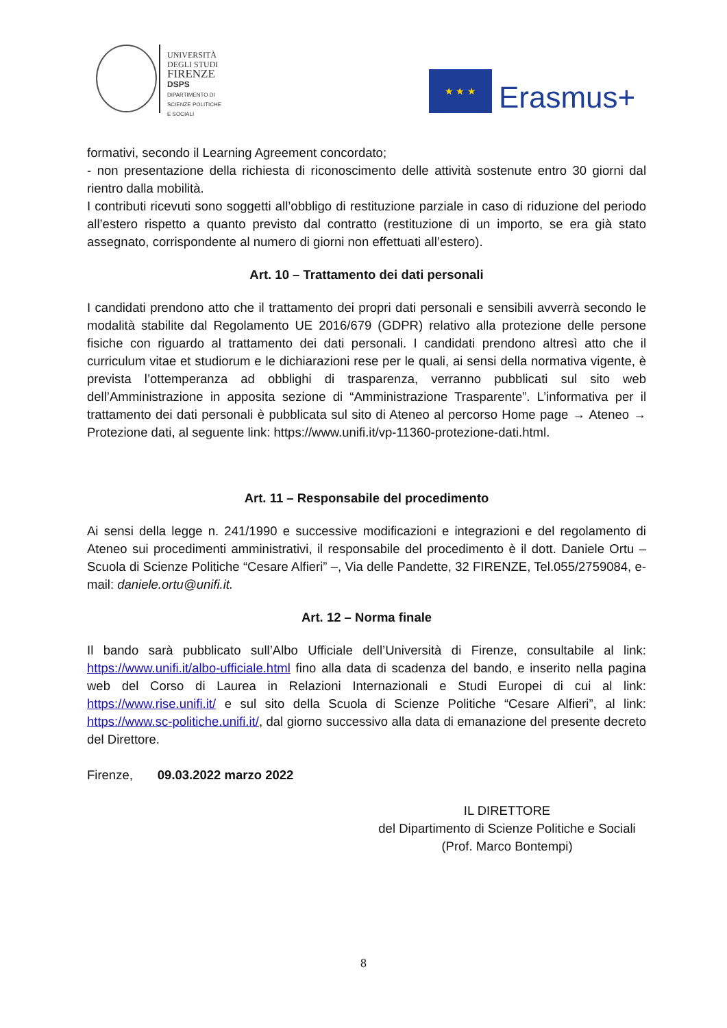UNIVERSITÀ
DEGLI STUDI
FIRENZE
DSPS
DIPARTIMENTO DI
SCIENZE POLITICHE
E SOCIALI
★ ★ ★
Erasmus+
formativi, secondo il Learning Agreement concordato;
- non presentazione della richiesta di riconoscimento delle attività sostenute entro 30 giorni dal rientro dalla mobilità.
I contributi ricevuti sono soggetti all’obbligo di restituzione parziale in caso di riduzione del periodo all’estero rispetto a quanto previsto dal contratto (restituzione di un importo, se era già stato assegnato, corrispondente al numero di giorni non effettuati all’estero).
Art. 10 – Trattamento dei dati personali
I candidati prendono atto che il trattamento dei propri dati personali e sensibili avverrà secondo le modalità stabilite dal Regolamento UE 2016/679 (GDPR) relativo alla protezione delle persone fisiche con riguardo al trattamento dei dati personali. I candidati prendono altresì atto che il curriculum vitae et studiorum e le dichiarazioni rese per le quali, ai sensi della normativa vigente, è prevista l’ottemperanza ad obblighi di trasparenza, verranno pubblicati sul sito web dell’Amministrazione in apposita sezione di “Amministrazione Trasparente”. L’informativa per il trattamento dei dati personali è pubblicata sul sito di Ateneo al percorso Home page → Ateneo → Protezione dati, al seguente link: https://www.unifi.it/vp-11360-protezione-dati.html.
Art. 11 – Responsabile del procedimento
Ai sensi della legge n. 241/1990 e successive modificazioni e integrazioni e del regolamento di Ateneo sui procedimenti amministrativi, il responsabile del procedimento è il dott. Daniele Ortu – Scuola di Scienze Politiche “Cesare Alfieri” –, Via delle Pandette, 32 FIRENZE, Tel.055/2759084, e-mail: daniele.ortu@unifi.it.
Art. 12 – Norma finale
Il bando sarà pubblicato sull’Albo Ufficiale dell’Università di Firenze, consultabile al link: https://www.unifi.it/albo-ufficiale.html fino alla data di scadenza del bando, e inserito nella pagina web del Corso di Laurea in Relazioni Internazionali e Studi Europei di cui al link: https://www.rise.unifi.it/ e sul sito della Scuola di Scienze Politiche “Cesare Alfieri”, al link: https://www.sc-politiche.unifi.it/, dal giorno successivo alla data di emanazione del presente decreto del Direttore.
Firenze, 09.03.2022 marzo 2022
IL DIRETTORE
del Dipartimento di Scienze Politiche e Sociali
(Prof. Marco Bontempi)
8